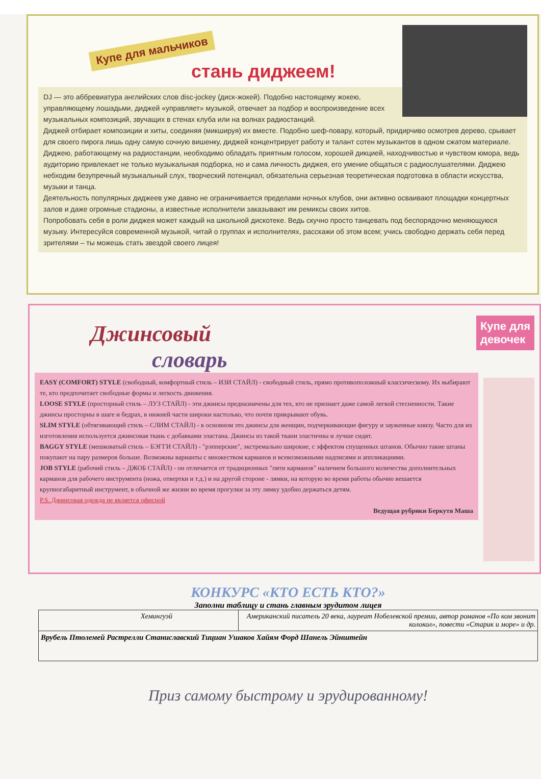Купе для мальчиков
стань диджеем!
DJ — это аббревиатура английских слов disc-jockey (диск-жокей). Подобно настоящему жокею, управляющему лошадьми, диджей «управляет» музыкой, отвечает за подбор и воспроизведение всех музыкальных композиций, звучащих в стенах клуба или на волнах радиостанций.
Диджей отбирает композиции и хиты, соединяя (микшируя) их вместе. Подобно шеф-повару, который, придирчиво осмотрев дерево, срывает для своего пирога лишь одну самую сочную вишенку, диджей концентрирует работу и талант сотен музыкантов в одном сжатом материале. Диджею, работающему на радиостанции, необходимо обладать приятным голосом, хорошей дикцией, находчивостью и чувством юмора, ведь аудиторию привлекает не только музыкальная подборка, но и сама личность диджея, его умение общаться с радиослушателями. Диджею небходим безупречный музыкальный слух, творческий потенциал, обязательна серьезная теоретическая подготовка в области искусства, музыки и танца.
Деятельность популярных диджеев уже давно не ограничивается пределами ночных клубов, они активно осваивают площадки концертных залов и даже огромные стадионы, а известные исполнители заказывают им ремиксы своих хитов.
Попробовать себя в роли диджея может каждый на школьной дискотеке. Ведь скучно просто танцевать под беспорядочно меняющуюся музыку. Интересуйся современной музыкой, читай о группах и исполнителях, расскажи об этом всем; учись свободно держать себя перед зрителями – ты можешь стать звездой своего лицея!
Купе для
девочек
Джинсовый
словарь
EASY (COMFORT) STYLE (свободный, комфортный стиль – ИЗИ СТАЙЛ) - свободный стиль, прямо противоположный классическому. Их выбирают те, кто предпочитает свободные формы и легкость движения.
LOOSE STYLE (просторный стиль – ЛУЗ СТАЙЛ) - эти джинсы предназначены для тех, кто не признает даже самой легкой стесненности. Такие джинсы просторны в шаге и бедрах, в нижней части широки настолько, что почти прикрывают обувь.
SLIM STYLE (обтягивающий стиль – СЛИМ СТАЙЛ) - в основном это джинсы для женщин, подчеркивающие фигуру и зауженные книзу. Часто для их изготовления используется джинсовая ткань с добавками эластана. Джинсы из такой ткани эластичны и лучше сидят.
BAGGY STYLE (мешковатый стиль – БЭГГИ СТАЙЛ) - "рэпперские", экстремально широкие, с эффектом спущенных штанов. Обычно такие штаны покупают на пару размеров больше. Возможны варианты с множеством карманов и всевозможными надписями и аппликациями.
JOB STYLE (рабочий стиль – ДЖОБ СТАЙЛ) - он отличается от традиционных "пяти карманов" наличием большого количества дополнительных карманов для рабочего инструмента (ножа, отвертки и т.д.) и на другой стороне - лямки, на которую во время работы обычно вешается крупногабаритный инструмент, в обычной же жизни во время прогулки за эту лямку удобно держаться детям.
P.S. Джинсовая одежда не является офисной
Ведущая рубрики Беркутя Маша
КОНКУРС «КТО ЕСТЬ КТО?»
Заполни таблицу и стань главным эрудитом лицея
| Хемингуэй | Американский писатель 20 века, лауреат Нобелевской премии, автор романов «По ком звонит колокол», повести «Старик и море» и др. |
| Врубель Птолемей Растрелли Станиславский Тициан Ушаков Хайям Форд Шанель Эйнштейн | |
Приз самому быстрому и эрудированному!